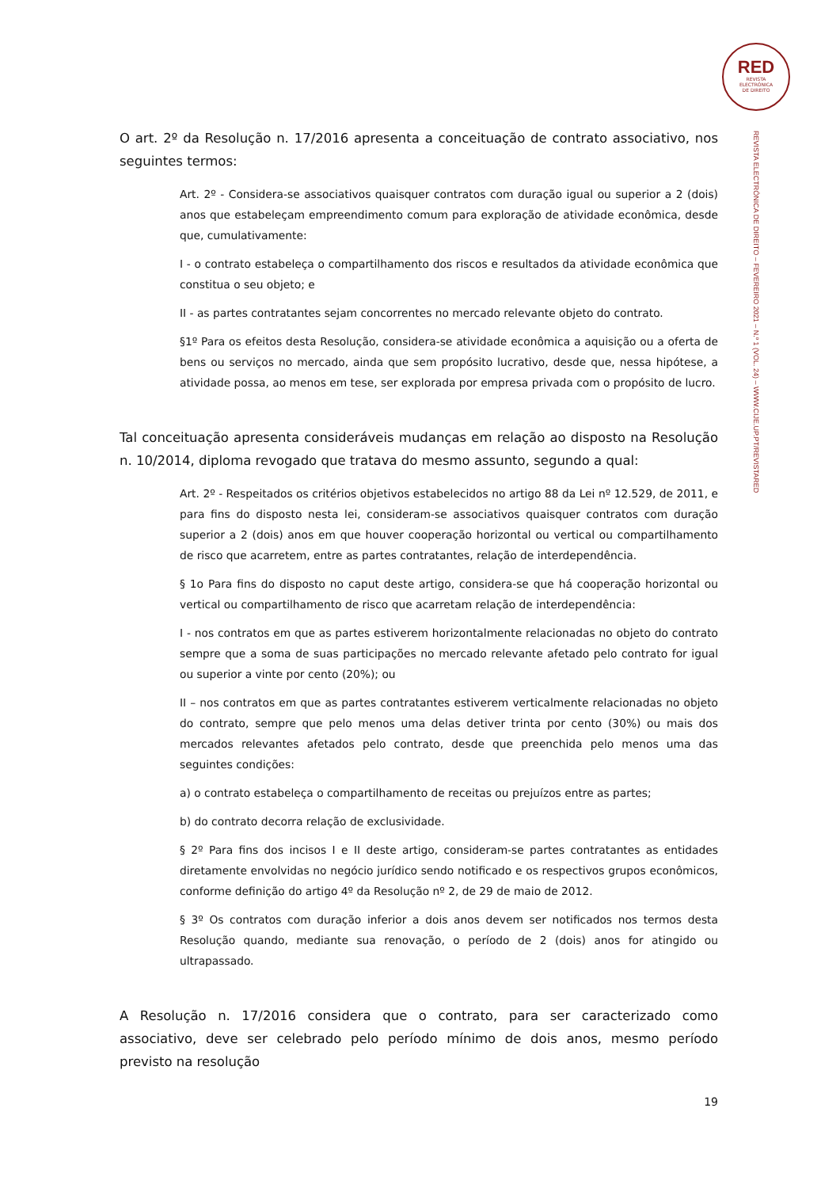RED
REVISTA
ELECTRÓNICA
DE DIREITO
REVISTA ELECTRÓNICA DE DIREITO – FEVEREIRO 2021 – N.º 1 (VOL. 24) – WWW.CIJE.UP.PT/REVISTARED
O art. 2º da Resolução n. 17/2016 apresenta a conceituação de contrato associativo, nos seguintes termos:
Art. 2º - Considera-se associativos quaisquer contratos com duração igual ou superior a 2 (dois) anos que estabeleçam empreendimento comum para exploração de atividade econômica, desde que, cumulativamente:
I - o contrato estabeleça o compartilhamento dos riscos e resultados da atividade econômica que constitua o seu objeto; e
II - as partes contratantes sejam concorrentes no mercado relevante objeto do contrato.
§1º Para os efeitos desta Resolução, considera-se atividade econômica a aquisição ou a oferta de bens ou serviços no mercado, ainda que sem propósito lucrativo, desde que, nessa hipótese, a atividade possa, ao menos em tese, ser explorada por empresa privada com o propósito de lucro.
Tal conceituação apresenta consideráveis mudanças em relação ao disposto na Resolução n. 10/2014, diploma revogado que tratava do mesmo assunto, segundo a qual:
Art. 2º - Respeitados os critérios objetivos estabelecidos no artigo 88 da Lei nº 12.529, de 2011, e para fins do disposto nesta lei, consideram-se associativos quaisquer contratos com duração superior a 2 (dois) anos em que houver cooperação horizontal ou vertical ou compartilhamento de risco que acarretem, entre as partes contratantes, relação de interdependência.
§ 1o Para fins do disposto no caput deste artigo, considera-se que há cooperação horizontal ou vertical ou compartilhamento de risco que acarretam relação de interdependência:
I - nos contratos em que as partes estiverem horizontalmente relacionadas no objeto do contrato sempre que a soma de suas participações no mercado relevante afetado pelo contrato for igual ou superior a vinte por cento (20%); ou
II – nos contratos em que as partes contratantes estiverem verticalmente relacionadas no objeto do contrato, sempre que pelo menos uma delas detiver trinta por cento (30%) ou mais dos mercados relevantes afetados pelo contrato, desde que preenchida pelo menos uma das seguintes condições:
a) o contrato estabeleça o compartilhamento de receitas ou prejuízos entre as partes;
b) do contrato decorra relação de exclusividade.
§ 2º Para fins dos incisos I e II deste artigo, consideram-se partes contratantes as entidades diretamente envolvidas no negócio jurídico sendo notificado e os respectivos grupos econômicos, conforme definição do artigo 4º da Resolução nº 2, de 29 de maio de 2012.
§ 3º Os contratos com duração inferior a dois anos devem ser notificados nos termos desta Resolução quando, mediante sua renovação, o período de 2 (dois) anos for atingido ou ultrapassado.
A Resolução n. 17/2016 considera que o contrato, para ser caracterizado como associativo, deve ser celebrado pelo período mínimo de dois anos, mesmo período previsto na resolução
19